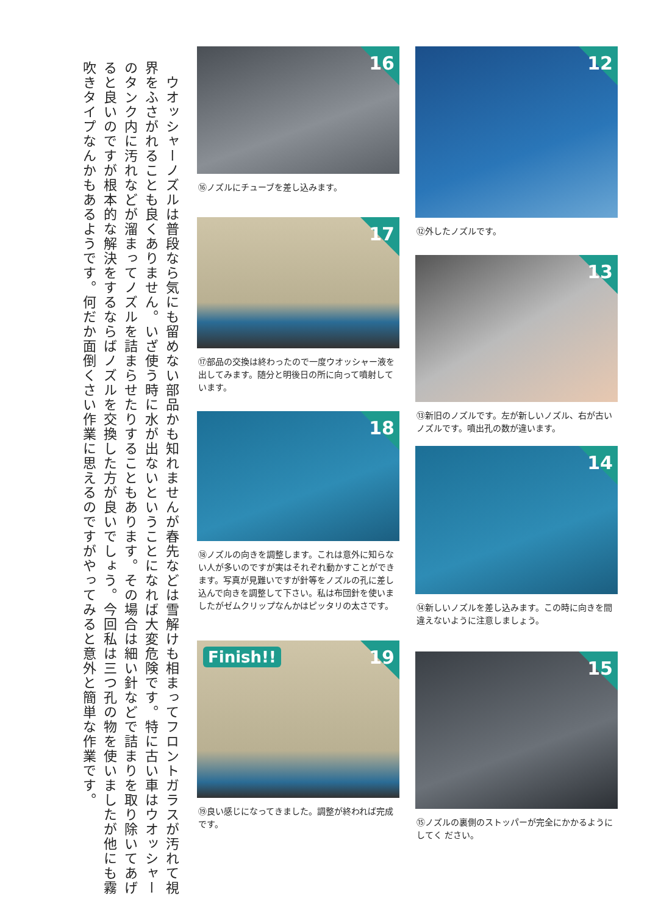12
⑫外したノズルです。
13
⑬新旧のノズルです。左が新しいノズル、右が古いノズルです。噴出孔の数が違います。
14
⑭新しいノズルを差し込みます。この時に向きを間違えないように注意しましょう。
15
⑮ノズルの裏側のストッパーが完全にかかるようにしてく ださい。
16
⑯ノズルにチューブを差し込みます。
17
⑰部品の交換は終わったので一度ウオッシャー液を出してみます。随分と明後日の所に向って噴射しています。
18
⑱ノズルの向きを調整します。これは意外に知らない人が多いのですが実はそれぞれ動かすことができます。写真が見難いですが針等をノズルの孔に差し込んで向きを調整して下さい。私は布団針を使いましたがゼムクリップなんかはピッタリの太さです。
19 Finish!!
⑲良い感じになってきました。調整が終われば完成です。
　ウオッシャーノズルは普段なら気にも留めない部品かも知れませんが春先などは雪解けも相まってフロントガラスが汚れて視界をふさがれることも良くありません。いざ使う時に水が出ないということになれば大変危険です。特に古い車はウオッシャーのタンク内に汚れなどが溜まってノズルを詰まらせたりすることもあります。その場合は細い針などで詰まりを取り除いてあげると良いのですが根本的な解決をするならばノズルを交換した方が良いでしょう。今回私は三つ孔の物を使いましたが他にも霧吹きタイプなんかもあるようです。何だか面倒くさい作業に思えるのですがやってみると意外と簡単な作業です。